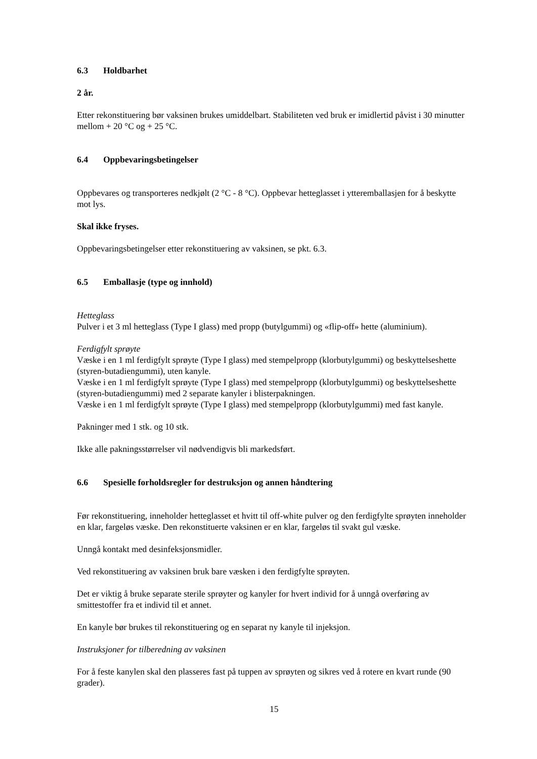6.3 Holdbarhet
2 år.
Etter rekonstituering bør vaksinen brukes umiddelbart. Stabiliteten ved bruk er imidlertid påvist i 30 minutter mellom + 20 °C og + 25 °C.
6.4 Oppbevaringsbetingelser
Oppbevares og transporteres nedkjølt (2 °C - 8 °C). Oppbevar hetteglasset i ytteremballasjen for å beskytte mot lys.
Skal ikke fryses.
Oppbevaringsbetingelser etter rekonstituering av vaksinen, se pkt. 6.3.
6.5 Emballasje (type og innhold)
Hetteglass
Pulver i et 3 ml hetteglass (Type I glass) med propp (butylgummi) og «flip-off» hette (aluminium).
Ferdigfylt sprøyte
Væske i en 1 ml ferdigfylt sprøyte (Type I glass) med stempelpropp (klorbutylgummi) og beskyttelseshette (styren-butadiengummi), uten kanyle.
Væske i en 1 ml ferdigfylt sprøyte (Type I glass) med stempelpropp (klorbutylgummi) og beskyttelseshette (styren-butadiengummi) med 2 separate kanyler i blisterpakningen.
Væske i en 1 ml ferdigfylt sprøyte (Type I glass) med stempelpropp (klorbutylgummi) med fast kanyle.
Pakninger med 1 stk. og 10 stk.
Ikke alle pakningsstørrelser vil nødvendigvis bli markedsført.
6.6 Spesielle forholdsregler for destruksjon og annen håndtering
Før rekonstituering, inneholder hetteglasset et hvitt til off-white pulver og den ferdigfylte sprøyten inneholder en klar, fargeløs væske. Den rekonstituerte vaksinen er en klar, fargeløs til svakt gul væske.
Unngå kontakt med desinfeksjonsmidler.
Ved rekonstituering av vaksinen bruk bare væsken i den ferdigfylte sprøyten.
Det er viktig å bruke separate sterile sprøyter og kanyler for hvert individ for å unngå overføring av smittestoffer fra et individ til et annet.
En kanyle bør brukes til rekonstituering og en separat ny kanyle til injeksjon.
Instruksjoner for tilberedning av vaksinen
For å feste kanylen skal den plasseres fast på tuppen av sprøyten og sikres ved å rotere en kvart runde (90 grader).
15